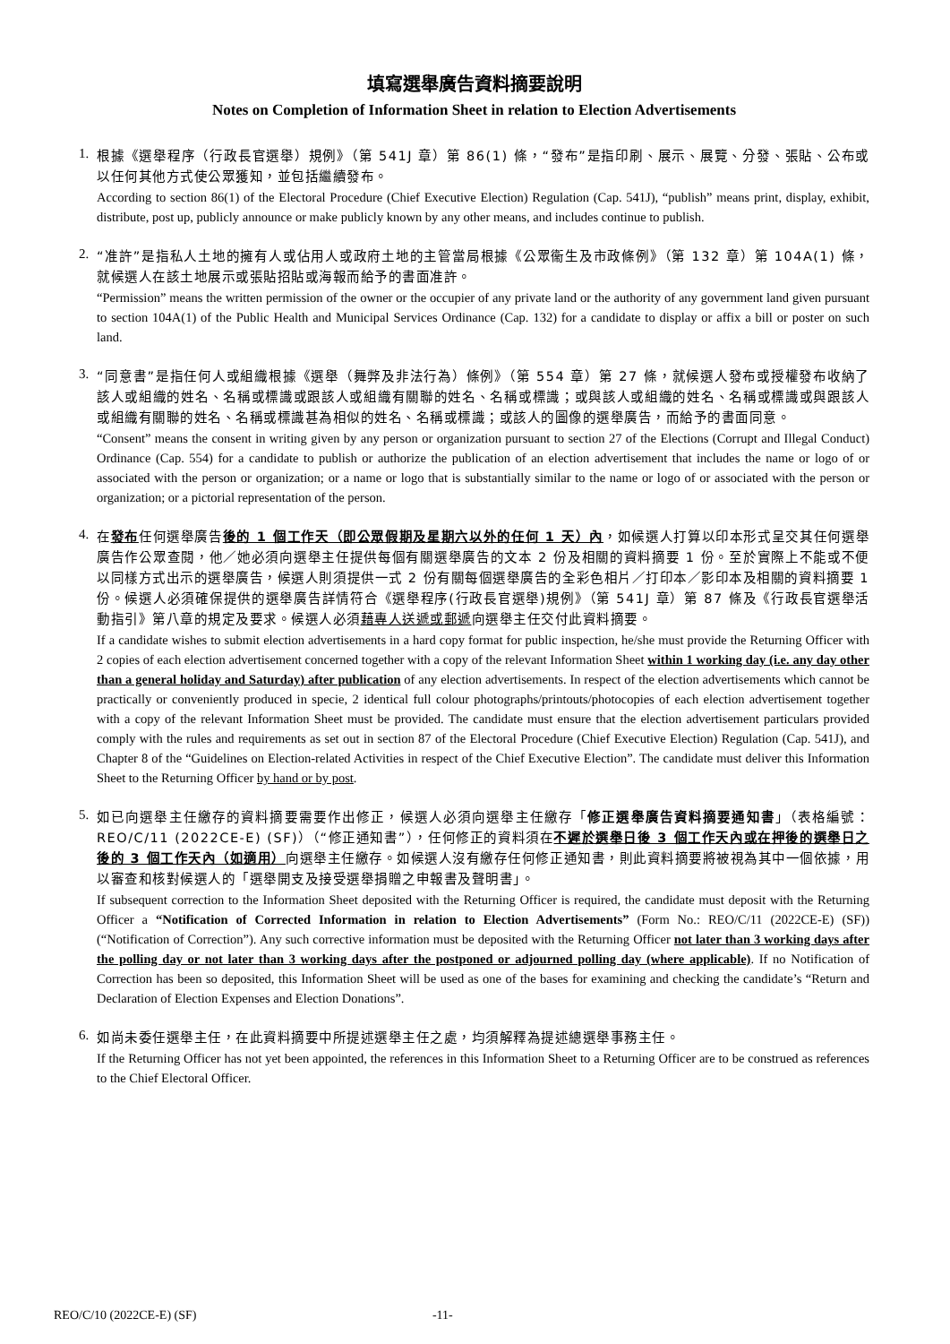填寫選舉廣告資料摘要說明
Notes on Completion of Information Sheet in relation to Election Advertisements
1.
根據《選舉程序（行政長官選舉）規例》（第 541J 章）第 86(1) 條，“發布”是指印刷、展示、展覽、分發、張貼、公布或以任何其他方式使公眾獲知，並包括繼續發布。
According to section 86(1) of the Electoral Procedure (Chief Executive Election) Regulation (Cap. 541J), “publish” means print, display, exhibit, distribute, post up, publicly announce or make publicly known by any other means, and includes continue to publish.
2.
“准許”是指私人土地的擁有人或佔用人或政府土地的主管當局根據《公眾衞生及市政條例》（第 132 章）第 104A(1) 條，就候選人在該土地展示或張貼招貼或海報而給予的書面准許。
“Permission” means the written permission of the owner or the occupier of any private land or the authority of any government land given pursuant to section 104A(1) of the Public Health and Municipal Services Ordinance (Cap. 132) for a candidate to display or affix a bill or poster on such land.
3.
“同意書”是指任何人或組織根據《選舉（舞弊及非法行為）條例》（第 554 章）第 27 條，就候選人發布或授權發布收納了該人或組織的姓名、名稱或標識或跟該人或組織有關聯的姓名、名稱或標識；或與該人或組織的姓名、名稱或標識或與跟該人或組織有關聯的姓名、名稱或標識甚為相似的姓名、名稱或標識；或該人的圖像的選舉廣告，而給予的書面同意。
“Consent” means the consent in writing given by any person or organization pursuant to section 27 of the Elections (Corrupt and Illegal Conduct) Ordinance (Cap. 554) for a candidate to publish or authorize the publication of an election advertisement that includes the name or logo of or associated with the person or organization; or a name or logo that is substantially similar to the name or logo of or associated with the person or organization; or a pictorial representation of the person.
4.
在發布任何選舉廣告後的 1 個工作天（即公眾假期及星期六以外的任何 1 天）內，如候選人打算以印本形式呈交其任何選舉廣告作公眾查閱，他／她必須向選舉主任提供每個有關選舉廣告的文本 2 份及相關的資料摘要 1 份。至於實際上不能或不便以同樣方式出示的選舉廣告，候選人則須提供一式 2 份有關每個選舉廣告的全彩色相片／打印本／影印本及相關的資料摘要 1 份。候選人必須確保提供的選舉廣告詳情符合《選舉程序(行政長官選舉)規例》（第 541J 章）第 87 條及《行政長官選舉活動指引》第八章的規定及要求。候選人必須藉專人送遞或郵遞向選舉主任交付此資料摘要。
If a candidate wishes to submit election advertisements in a hard copy format for public inspection, he/she must provide the Returning Officer with 2 copies of each election advertisement concerned together with a copy of the relevant Information Sheet within 1 working day (i.e. any day other than a general holiday and Saturday) after publication of any election advertisements. In respect of the election advertisements which cannot be practically or conveniently produced in specie, 2 identical full colour photographs/printouts/photocopies of each election advertisement together with a copy of the relevant Information Sheet must be provided. The candidate must ensure that the election advertisement particulars provided comply with the rules and requirements as set out in section 87 of the Electoral Procedure (Chief Executive Election) Regulation (Cap. 541J), and Chapter 8 of the “Guidelines on Election-related Activities in respect of the Chief Executive Election”. The candidate must deliver this Information Sheet to the Returning Officer by hand or by post.
5.
如已向選舉主任繳存的資料摘要需要作出修正，候選人必須向選舉主任繳存「修正選舉廣告資料摘要通知書」（表格編號：REO/C/11 (2022CE-E) (SF)）（“修正通知書”），任何修正的資料須在不遲於選舉日後 3 個工作天內或在押後的選舉日之後的 3 個工作天內（如適用）向選舉主任繳存。如候選人沒有繳存任何修正通知書，則此資料摘要將被視為其中一個依據，用以審查和核對候選人的「選舉開支及接受選舉捐贈之申報書及聲明書」。
If subsequent correction to the Information Sheet deposited with the Returning Officer is required, the candidate must deposit with the Returning Officer a “Notification of Corrected Information in relation to Election Advertisements” (Form No.: REO/C/11 (2022CE-E) (SF)) (“Notification of Correction”). Any such corrective information must be deposited with the Returning Officer not later than 3 working days after the polling day or not later than 3 working days after the postponed or adjourned polling day (where applicable). If no Notification of Correction has been so deposited, this Information Sheet will be used as one of the bases for examining and checking the candidate’s “Return and Declaration of Election Expenses and Election Donations”.
6.
如尚未委任選舉主任，在此資料摘要中所提述選舉主任之處，均須解釋為提述總選舉事務主任。
If the Returning Officer has not yet been appointed, the references in this Information Sheet to a Returning Officer are to be construed as references to the Chief Electoral Officer.
REO/C/10 (2022CE-E) (SF) -11-